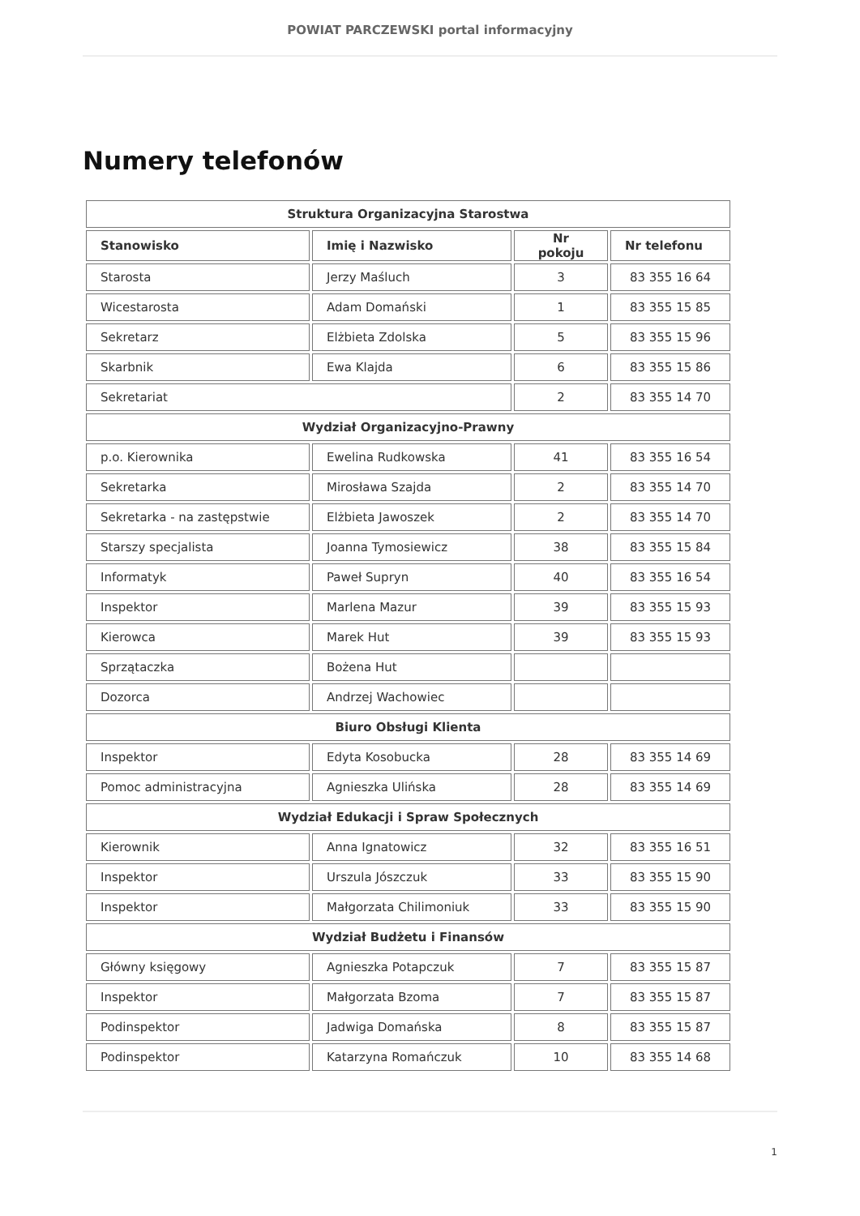POWIAT PARCZEWSKI portal informacyjny
Numery telefonów
| Struktura Organizacyjna Starostwa | | | |
| Stanowisko | Imię i Nazwisko | Nr pokoju | Nr telefonu |
| Starosta | Jerzy Maśluch | 3 | 83 355 16 64 |
| Wicestarosta | Adam Domański | 1 | 83 355 15 85 |
| Sekretarz | Elżbieta Zdolska | 5 | 83 355 15 96 |
| Skarbnik | Ewa Klajda | 6 | 83 355 15 86 |
| Sekretariat | | 2 | 83 355 14 70 |
| Wydział Organizacyjno-Prawny | | | |
| p.o. Kierownika | Ewelina Rudkowska | 41 | 83 355 16 54 |
| Sekretarka | Mirosława Szajda | 2 | 83 355 14 70 |
| Sekretarka - na zastępstwie | Elżbieta Jawoszek | 2 | 83 355 14 70 |
| Starszy specjalista | Joanna Tymosiewicz | 38 | 83 355 15 84 |
| Informatyk | Paweł Supryn | 40 | 83 355 16 54 |
| Inspektor | Marlena Mazur | 39 | 83 355 15 93 |
| Kierowca | Marek Hut | 39 | 83 355 15 93 |
| Sprzątaczka | Bożena Hut | | |
| Dozorca | Andrzej Wachowiec | | |
| Biuro Obsługi Klienta | | | |
| Inspektor | Edyta Kosobucka | 28 | 83 355 14 69 |
| Pomoc administracyjna | Agnieszka Ulińska | 28 | 83 355 14 69 |
| Wydział Edukacji i Spraw Społecznych | | | |
| Kierownik | Anna Ignatowicz | 32 | 83 355 16 51 |
| Inspektor | Urszula Jószczuk | 33 | 83 355 15 90 |
| Inspektor | Małgorzata Chilimoniuk | 33 | 83 355 15 90 |
| Wydział Budżetu i Finansów | | | |
| Główny księgowy | Agnieszka Potapczuk | 7 | 83 355 15 87 |
| Inspektor | Małgorzata Bzoma | 7 | 83 355 15 87 |
| Podinspektor | Jadwiga Domańska | 8 | 83 355 15 87 |
| Podinspektor | Katarzyna Romańczuk | 10 | 83 355 14 68 |
1